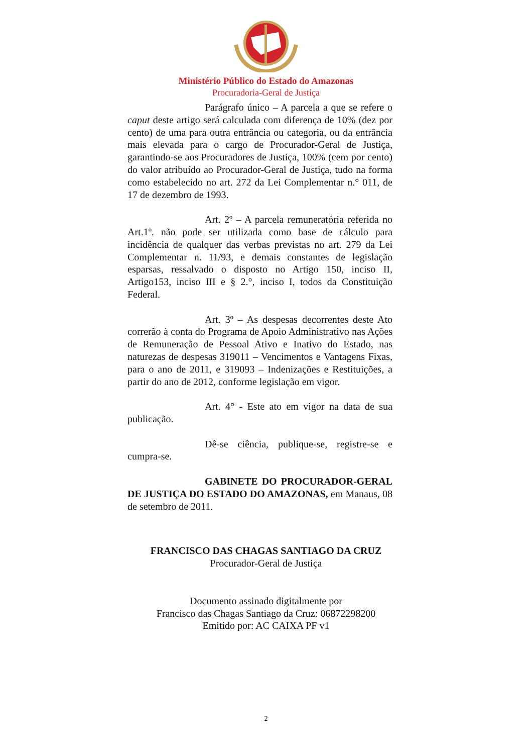Ministério Público do Estado do Amazonas
Procuradoria-Geral de Justiça
Parágrafo único – A parcela a que se refere o caput deste artigo será calculada com diferença de 10% (dez por cento) de uma para outra entrância ou categoria, ou da entrância mais elevada para o cargo de Procurador-Geral de Justiça, garantindo-se aos Procuradores de Justiça, 100% (cem por cento) do valor atribuído ao Procurador-Geral de Justiça, tudo na forma como estabelecido no art. 272 da Lei Complementar n.° 011, de 17 de dezembro de 1993.
Art. 2º – A parcela remuneratória referida no Art.1º. não pode ser utilizada como base de cálculo para incidência de qualquer das verbas previstas no art. 279 da Lei Complementar n. 11/93, e demais constantes de legislação esparsas, ressalvado o disposto no Artigo 150, inciso II, Artigo153, inciso III e § 2.°, inciso I, todos da Constituição Federal.
Art. 3º – As despesas decorrentes deste Ato correrão à conta do Programa de Apoio Administrativo nas Ações de Remuneração de Pessoal Ativo e Inativo do Estado, nas naturezas de despesas 319011 – Vencimentos e Vantagens Fixas, para o ano de 2011, e 319093 – Indenizações e Restituições, a partir do ano de 2012, conforme legislação em vigor.
Art. 4° - Este ato em vigor na data de sua publicação.
Dê-se ciência, publique-se, registre-se e cumpra-se.
GABINETE DO PROCURADOR-GERAL DE JUSTIÇA DO ESTADO DO AMAZONAS, em Manaus, 08 de setembro de 2011.
FRANCISCO DAS CHAGAS SANTIAGO DA CRUZ
Procurador-Geral de Justiça
Documento assinado digitalmente por
Francisco das Chagas Santiago da Cruz: 06872298200
Emitido por: AC CAIXA PF v1
2